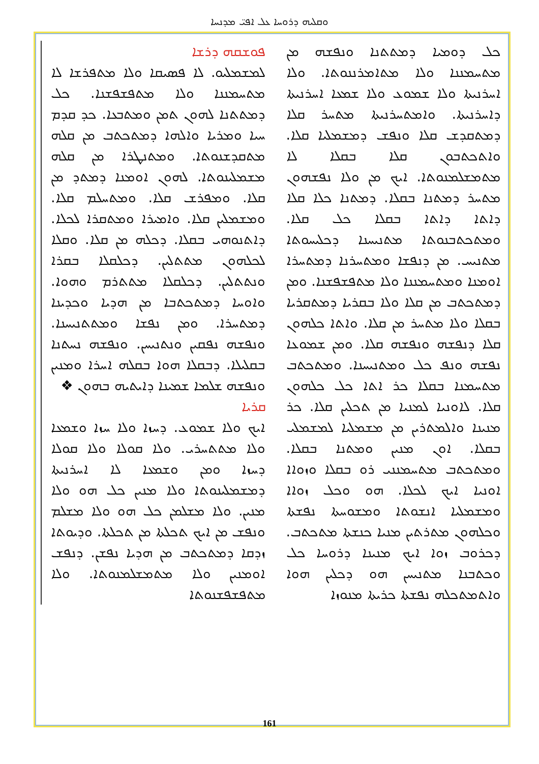ܘܩܠܝܗ ܕܪܘܚܐ ܥܠ ܐܦܝ̈ ܡܕܢܚܐ
ܦܘܫܩܗ ܕܪܫܐ
ܠܡܫܡܠܝܘ. ܠܐ ܦܣܝܩܐ ܘܠܐ ܡܬܦܪܫܐ ܠܐ ܡܬܚܡܢܢܐ ܘܠܐ ܡܬܦܫܦܫܢܐ. ܟܠ ܕܡܬܬܢܐ ܠܗܘܢ ܬܡܢ ܘܡܬܒܥܐ. ܟܕ ܩܕܡ ܚܝܐ ܘܡܪܝܐ ܘܐܠܗܐ ܕܡܬܟܬܒ ܡܢ ܩܠܗ ܡܬܩܕܫܢܘܬܐ. ܘܡܬܢܛܪܐ ܡܢ ܩܠܗ ܡܫܡܠܝܢܘܬܐ. ܠܗܘܢ ܐܘܡܢܐ ܕܡܬܕ ܡܢ ܩܠܐ. ܘܡܦܪܫ ܩܠܐ. ܘܡܬܚܠܡ ܩܠܐ. ܘܡܫܡܠܝܢ ܩܠܐ. ܘܐܡܝܪܐ ܘܡܬܩܪܐ ܠܟܠܐ. ܕܐܬܢܘܗܝ ܒܩܠܐ. ܕܟܠܗ ܡܢ ܩܠܐ. ܘܩܠܐ ܠܟܠܗܘܢ ܡܬܬܠܝܢ. ܕܟܠܩܠܐ ܒܩܪܐ ܘܢܬܬܠܝܢ. ܕܟܠܩܠܐ ܡܬܬܪܡ ܘܗܘܐ. ܘܐܘܚܐ ܕܡܬܟܬܒܐ ܡܢ ܗܕܝܐ ܘܟܕܝܢܐ ܕܡܬܚܪܐ. ܘܡܢ ܢܦܫܐ ܘܡܬܬܢܝܚܢܐ. ܘܢܦܫܗ ܢܦܩܝܢ ܘܢܬܢܝܚܢ. ܘܢܦܫܗ ܢܚܬܢܐ ܒܩܠܝܠܐ. ܕܒܩܠܐ ܗܘܐ ܒܩܠܗ ܐܚܪܐ ܘܡܢܝܢ ܘܢܦܫܗ ܫܠܡܐ ܫܡܝܢܐ ܕܐܝܬܝܗ ܒܗܘܢ ❖
ܩܪܝܐ
ܐܝܟ ܘܠܐ ܫܡܘܥ. ܕܚܙܐ ܘܠܐ ܚܙܐ ܘܫܡܥܐ ܘܠܐ ܡܬܬܚܪܝ. ܘܠܐ ܩܘܠܐ ܘܠܐ ܩܘܠܐ ܕܚܙܐ ܘܡܢ ܘܫܡܥܐ ܠܐ ܐܚܪܢܝܬܐ ܕܡܫܡܠܝܢܘܬܐ ܘܠܐ ܡܢܝܢ ܟܠ ܗܘ ܘܠܐ ܡܢܝܢ. ܘܠܐ ܡܫܠܡܢ ܟܠ ܗܘ ܘܠܐ ܡܫܠܡ ܘܢܦܫ ܡܢ ܐܝܟ ܬܟܠܬܐ ܡܢ ܬܟܠܬܐ. ܘܕܝܘܬܐ ܙܕܩܐ ܕܡܬܟܬܒ ܡܢ ܗܕܝܐ ܢܦܫܢ. ܕܢܦܫ ܐܘܡܢܝܢ ܘܠܐ ܡܬܡܫܠܡܢܘܬܐ. ܘܠܐ ܡܬܦܫܦܫܢܘܬܐ
ܟܠ ܕܘܡܝܐ ܕܡܬܬܢܐ ܘܢܦܫܗ ܡܢ ܡܬܚܡܢܢܐ ܘܠܐ ܡܬܐܡܪܢܢܘܬܐ. ܘܠܐ ܐܚܪܢܝܬܐ ܘܠܐ ܫܡܘܥ ܘܠܐ ܫܡܥܐ ܐܚܪܢܝܬܐ ܕܐܚܪܢܝܬܐ. ܘܐܡܬܚܪܢܝܬܐ ܡܬܚܪ ܩܠܐ ܕܡܬܩܕܫ ܩܠܐ ܘܢܦܫ ܕܡܫܡܠܝܐ ܩܠܐ. ܘܐܬܟܬܒܘܢ ܩܠܐ ܒܩܠܐ ܠܐ ܡܬܡܫܠܡܢܘܬܐ. ܐܝܟ ܡܢ ܘܠܐ ܢܦܫܗܘܢ ܡܬܚܪ ܕܡܬܢܐ ܒܩܠܐ. ܕܡܬܢܐ ܟܠܐ ܩܠܐ ܕܐܬܐ ܕܐܬܐ ܒܩܠܐ ܟܠ ܩܠܐ. ܘܡܬܟܬܒܢܘܬܐ ܡܬܢܝܚܢܐ ܕܟܠܝܚܘܬܐ ܡܬܢܝܚ. ܡܢ ܕܢܦܫܐ ܘܡܬܚܪܢܐ ܕܡܬܚܪܐ ܐܘܡܢܐ ܘܡܬܚܡܢܢܐ ܘܠܐ ܡܬܦܫܦܫܢܐ. ܘܡܢ ܕܡܬܟܬܒ ܡܢ ܩܠܐ ܘܠܐ ܒܩܪܝܐ ܕܡܬܩܪܝܐ ܒܩܠܐ ܘܠܐ ܡܬܚܪ ܡܢ ܩܠܐ. ܘܐܬܐ ܟܠܗܘܢ ܩܠܐ ܕܢܦܫܗ ܘܢܦܫܗ ܩܠܐ. ܘܡܢ ܫܡܘܥܐ ܢܦܫܗ ܘܢܦ ܟܠ ܘܡܬܢܝܚܢܐ. ܘܡܬܟܬܒ ܡܬܚܡܢܐ ܒܩܠܐ ܟܪ ܐܬܐ ܟܠ ܟܠܗܘܢ ܩܠܐ. ܠܐܘܢܝܐ ܠܡܢܝܐ ܡܢ ܬܟܠܝܢ ܩܠܐ. ܟܪ ܡܢܝܢܐ ܘܐܠܡܬܪܝܢ ܡܢ ܡܫܡܠܝܐ ܠܡܫܡܠܝ ܒܩܠܐ. ܐܘܢ ܡܢܝܢ ܘܡܬܢܐ ܒܩܠܐ. ܘܡܬܟܬܒ ܡܬܚܡܢܢܝ ܪܘ ܒܩܠܐ ܘܙܘܐܐ ܐܘܢܝܐ ܐܝܟ ܠܟܠܐ. ܗܘ ܘܟܠ ܙܘܐܐ ܘܡܫܡܠܝܐ ܐܢܫܘܬܐ ܘܡܫܘܚܬܐ ܢܦܫܬܐ ܘܟܠܗܘܢ ܡܬܪܬܝܢ ܡܢܝܐ ܟܢܫܬܐ ܡܬܟܬܒ. ܕܟܪܘܒ ܙܘܐ ܐܝܟ ܡܢܝܢܐ ܕܪܘܚܐ ܟܠ ܘܟܬܒܢܐ ܡܬܢܝܚܢ ܗܘ ܕܟܠܝܢ ܗܘܐ ܘܐܬܡܬܟܠܗ ܢܦܫܬܐ ܟܪܝܬܐ ܡܢܘܙܐ
161